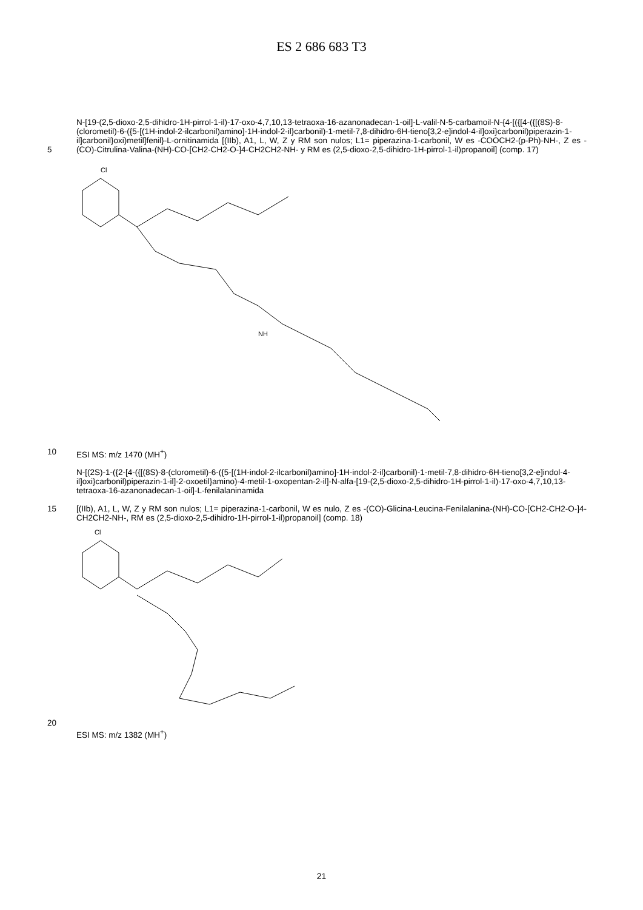ES 2 686 683 T3
5
N-[19-(2,5-dioxo-2,5-dihidro-1H-pirrol-1-il)-17-oxo-4,7,10,13-tetraoxa-16-azanonadecan-1-oil]-L-valil-N-5-carbamoil-N-{4-[({[4-({[(8S)-8-(clorometil)-6-({5-[(1H-indol-2-ilcarbonil)amino]-1H-indol-2-il}carbonil)-1-metil-7,8-dihidro-6H-tieno[3,2-e]indol-4-il]oxi}carbonil)piperazin-1-il]carbonil}oxi)metil]fenil}-L-ornitinamida [(IIb), A1, L, W, Z y RM son nulos; L1= piperazina-1-carbonil, W es -COOCH2-(p-Ph)-NH-, Z es -(CO)-Citrulina-Valina-(NH)-CO-[CH2-CH2-O-]4-CH2CH2-NH- y RM es (2,5-dioxo-2,5-dihidro-1H-pirrol-1-il)propanoil] (comp. 17)
Cl
NH
10
ESI MS: m/z 1470 (MH<sup>+</sup>)
15
N-[(2S)-1-({2-[4-({[(8S)-8-(clorometil)-6-({5-[(1H-indol-2-ilcarbonil)amino]-1H-indol-2-il}carbonil)-1-metil-7,8-dihidro-6H-tieno[3,2-e]indol-4-il]oxi}carbonil)piperazin-1-il]-2-oxoetil}amino)-4-metil-1-oxopentan-2-il]-N-alfa-[19-(2,5-dioxo-2,5-dihidro-1H-pirrol-1-il)-17-oxo-4,7,10,13-tetraoxa-16-azanonadecan-1-oil]-L-fenilalaninamida
[(IIb), A1, L, W, Z y RM son nulos; L1= piperazina-1-carbonil, W es nulo, Z es -(CO)-Glicina-Leucina-Fenilalanina-(NH)-CO-[CH2-CH2-O-]4-CH2CH2-NH-, RM es (2,5-dioxo-2,5-dihidro-1H-pirrol-1-il)propanoil] (comp. 18)
Cl
20
ESI MS: m/z 1382 (MH<sup>+</sup>)
21